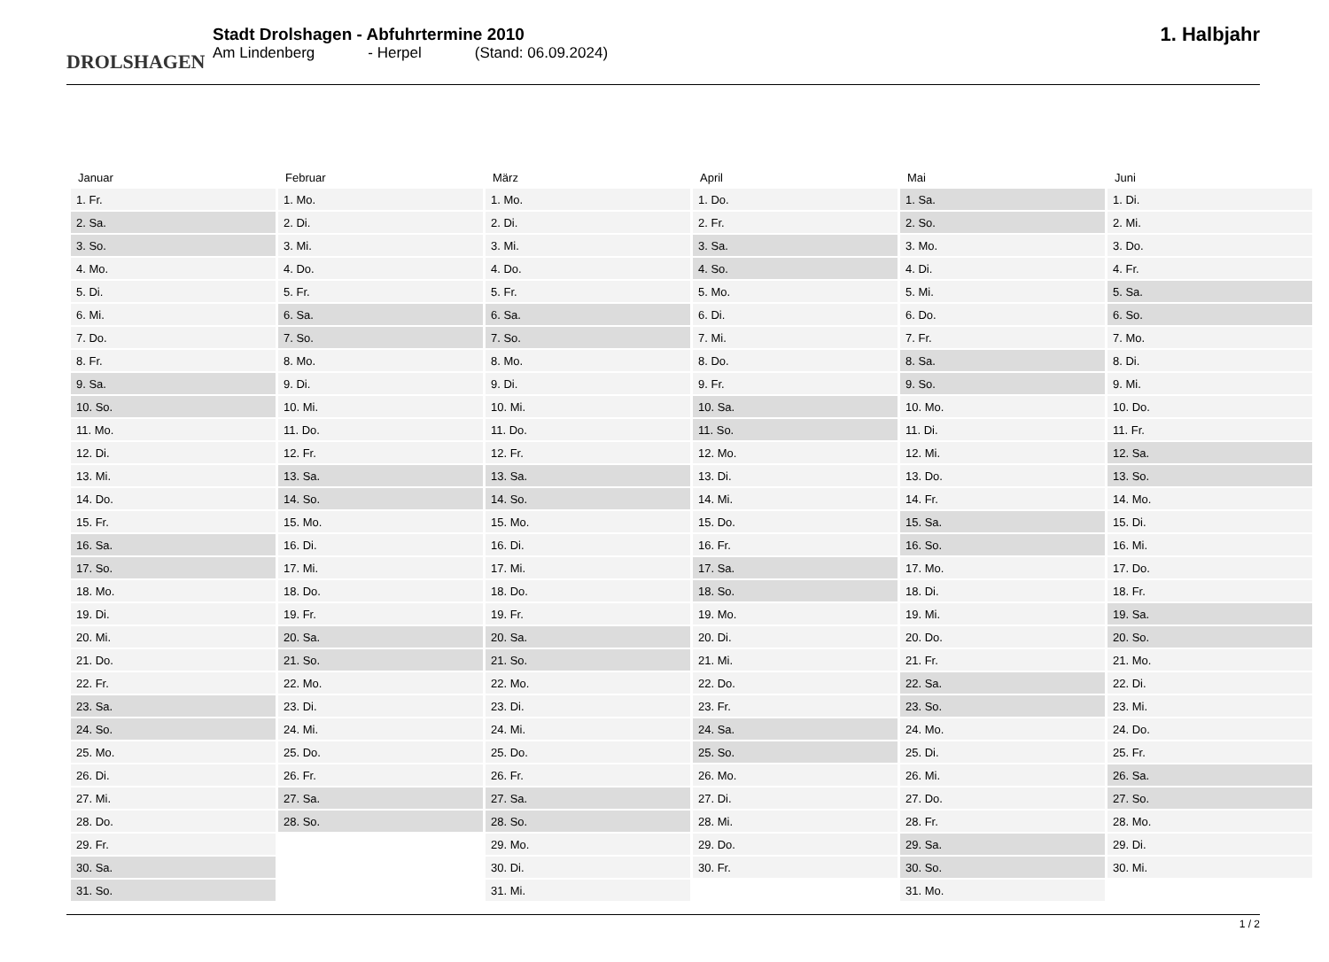DROLSHAGEN
Stadt Drolshagen - Abfuhrtermine 2010
Am Lindenberg - Herpel (Stand: 06.09.2024)
1. Halbjahr
| Januar | Februar | März | April | Mai | Juni |
| --- | --- | --- | --- | --- | --- |
| 1. Fr. | 1. Mo. | 1. Mo. | 1. Do. | 1. Sa. | 1. Di. |
| 2. Sa. | 2. Di. | 2. Di. | 2. Fr. | 2. So. | 2. Mi. |
| 3. So. | 3. Mi. | 3. Mi. | 3. Sa. | 3. Mo. | 3. Do. |
| 4. Mo. | 4. Do. | 4. Do. | 4. So. | 4. Di. | 4. Fr. |
| 5. Di. | 5. Fr. | 5. Fr. | 5. Mo. | 5. Mi. | 5. Sa. |
| 6. Mi. | 6. Sa. | 6. Sa. | 6. Di. | 6. Do. | 6. So. |
| 7. Do. | 7. So. | 7. So. | 7. Mi. | 7. Fr. | 7. Mo. |
| 8. Fr. | 8. Mo. | 8. Mo. | 8. Do. | 8. Sa. | 8. Di. |
| 9. Sa. | 9. Di. | 9. Di. | 9. Fr. | 9. So. | 9. Mi. |
| 10. So. | 10. Mi. | 10. Mi. | 10. Sa. | 10. Mo. | 10. Do. |
| 11. Mo. | 11. Do. | 11. Do. | 11. So. | 11. Di. | 11. Fr. |
| 12. Di. | 12. Fr. | 12. Fr. | 12. Mo. | 12. Mi. | 12. Sa. |
| 13. Mi. | 13. Sa. | 13. Sa. | 13. Di. | 13. Do. | 13. So. |
| 14. Do. | 14. So. | 14. So. | 14. Mi. | 14. Fr. | 14. Mo. |
| 15. Fr. | 15. Mo. | 15. Mo. | 15. Do. | 15. Sa. | 15. Di. |
| 16. Sa. | 16. Di. | 16. Di. | 16. Fr. | 16. So. | 16. Mi. |
| 17. So. | 17. Mi. | 17. Mi. | 17. Sa. | 17. Mo. | 17. Do. |
| 18. Mo. | 18. Do. | 18. Do. | 18. So. | 18. Di. | 18. Fr. |
| 19. Di. | 19. Fr. | 19. Fr. | 19. Mo. | 19. Mi. | 19. Sa. |
| 20. Mi. | 20. Sa. | 20. Sa. | 20. Di. | 20. Do. | 20. So. |
| 21. Do. | 21. So. | 21. So. | 21. Mi. | 21. Fr. | 21. Mo. |
| 22. Fr. | 22. Mo. | 22. Mo. | 22. Do. | 22. Sa. | 22. Di. |
| 23. Sa. | 23. Di. | 23. Di. | 23. Fr. | 23. So. | 23. Mi. |
| 24. So. | 24. Mi. | 24. Mi. | 24. Sa. | 24. Mo. | 24. Do. |
| 25. Mo. | 25. Do. | 25. Do. | 25. So. | 25. Di. | 25. Fr. |
| 26. Di. | 26. Fr. | 26. Fr. | 26. Mo. | 26. Mi. | 26. Sa. |
| 27. Mi. | 27. Sa. | 27. Sa. | 27. Di. | 27. Do. | 27. So. |
| 28. Do. | 28. So. | 28. So. | 28. Mi. | 28. Fr. | 28. Mo. |
| 29. Fr. | | 29. Mo. | 29. Do. | 29. Sa. | 29. Di. |
| 30. Sa. | | 30. Di. | 30. Fr. | 30. So. | 30. Mi. |
| 31. So. | | 31. Mi. | | 31. Mo. | |
1 / 2